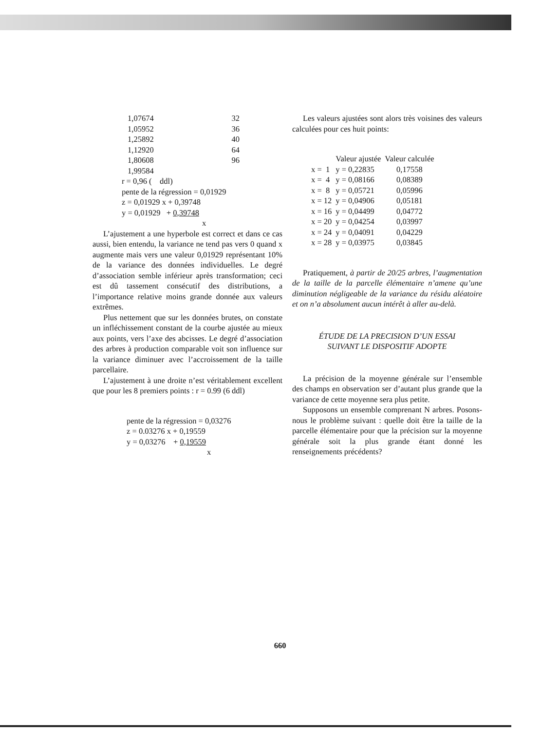| 1,07674 | 32 |
| 1,05952 | 36 |
| 1,25892 | 40 |
| 1,12920 | 64 |
| 1,80608 | 96 |
| 1,99584 | |
r = 0,96 ( ddl)
pente de la régression = 0,01929
z = 0,01929 x + 0,39748
y = 0,01929 + 0,39748
x
L’ajustement a une hyperbole est correct et dans ce cas aussi, bien entendu, la variance ne tend pas vers 0 quand x augmente mais vers une valeur 0,01929 représentant 10% de la variance des données individuelles. Le degré d’association semble inférieur après transformation; ceci est dû tassement consécutif des distributions, a l’importance relative moins grande donnée aux valeurs extrêmes.
Plus nettement que sur les données brutes, on constate un infléchissement constant de la courbe ajustée au mieux aux points, vers l’axe des abcisses. Le degré d’association des arbres à production comparable voit son influence sur la variance diminuer avec l’accroissement de la taille parcellaire.
L’ajustement à une droite n’est véritablement excellent que pour les 8 premiers points : r = 0.99 (6 ddl)
pente de la régression = 0,03276
z = 0.03276 x + 0,19559
y = 0,03276 + 0,19559
x
Les valeurs ajustées sont alors très voisines des valeurs calculées pour ces huit points:
| | Valeur ajustée | Valeur calculée |
| --- | --- | --- |
| x = 1 | y = 0,22835 | 0,17558 |
| x = 4 | y = 0,08166 | 0,08389 |
| x = 8 | y = 0,05721 | 0,05996 |
| x = 12 | y = 0,04906 | 0,05181 |
| x = 16 | y = 0,04499 | 0,04772 |
| x = 20 | y = 0,04254 | 0,03997 |
| x = 24 | y = 0,04091 | 0,04229 |
| x = 28 | y = 0,03975 | 0,03845 |
Pratiquement, à partir de 20/25 arbres, l’augmentation de la taille de la parcelle élémentaire n’amene qu’une diminution négligeable de la variance du résidu aléatoire et on n’a absolument aucun intérêt à aller au-delà.
ÉTUDE DE LA PRECISION D’UN ESSAI
SUIVANT LE DISPOSITIF ADOPTE
La précision de la moyenne générale sur l’ensemble des champs en observation ser d’autant plus grande que la variance de cette moyenne sera plus petite.
Supposons un ensemble comprenant N arbres. Posons-nous le problème suivant : quelle doit être la taille de la parcelle élémentaire pour que la précision sur la moyenne générale soit la plus grande étant donné les renseignements précédents?
660